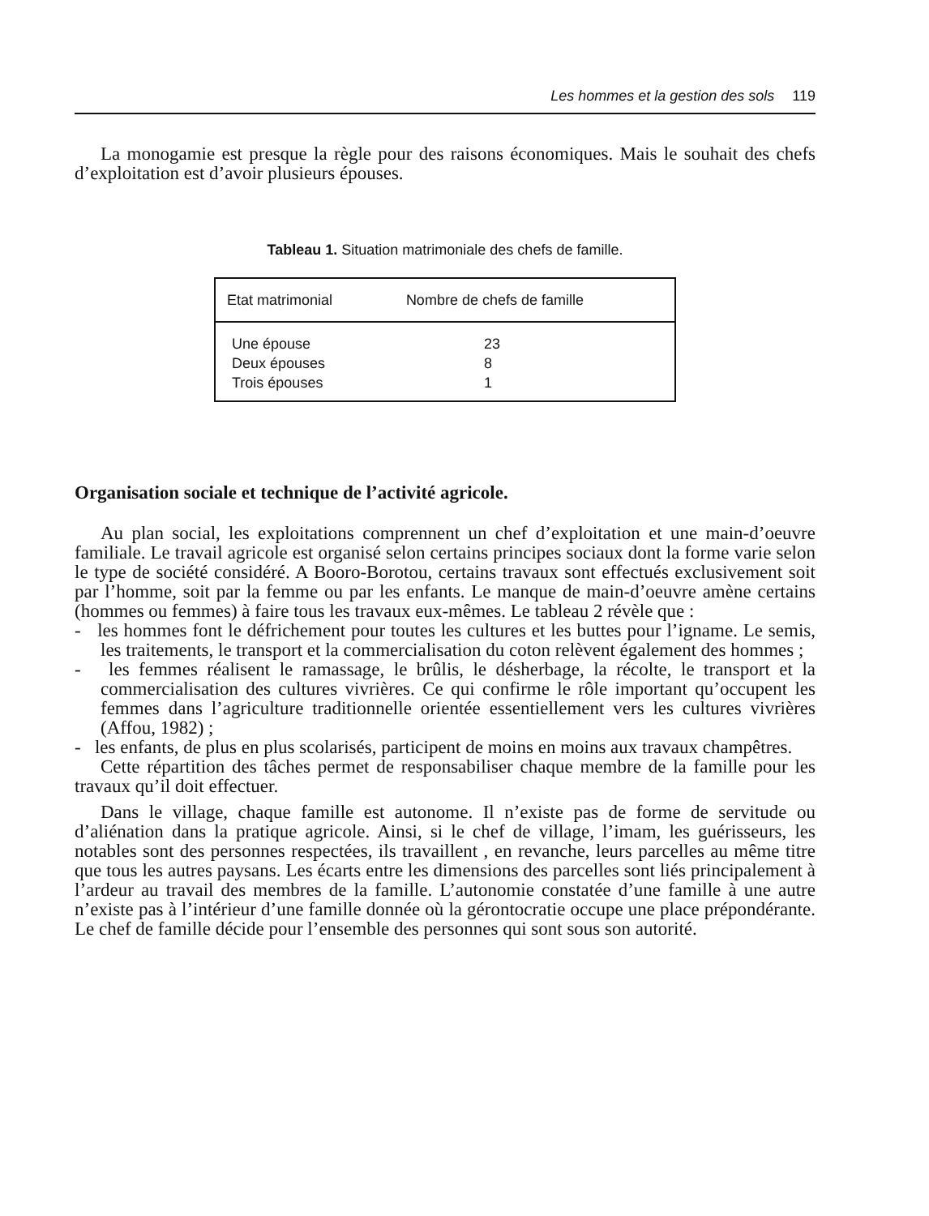Les hommes et la gestion des sols 119
La monogamie est presque la règle pour des raisons économiques. Mais le souhait des chefs d’exploitation est d’avoir plusieurs épouses.
Tableau 1. Situation matrimoniale des chefs de famille.
| Etat matrimonial | Nombre de chefs de famille |
| --- | --- |
| Une épouse | 23 |
| Deux épouses | 8 |
| Trois épouses | 1 |
Organisation sociale et technique de l’activité agricole.
Au plan social, les exploitations comprennent un chef d’exploitation et une main-d’oeuvre familiale. Le travail agricole est organisé selon certains principes sociaux dont la forme varie selon le type de société considéré. A Booro-Borotou, certains travaux sont effectués exclusivement soit par l’homme, soit par la femme ou par les enfants. Le manque de main-d’oeuvre amène certains (hommes ou femmes) à faire tous les travaux eux-mêmes. Le tableau 2 révèle que :
- les hommes font le défrichement pour toutes les cultures et les buttes pour l’igname. Le semis, les traitements, le transport et la commercialisation du coton relèvent également des hommes ;
- les femmes réalisent le ramassage, le brûlis, le désherbage, la récolte, le transport et la commercialisation des cultures vivrières. Ce qui confirme le rôle important qu’occupent les femmes dans l’agriculture traditionnelle orientée essentiellement vers les cultures vivrières (Affou, 1982) ;
- les enfants, de plus en plus scolarisés, participent de moins en moins aux travaux champêtres.
Cette répartition des tâches permet de responsabiliser chaque membre de la famille pour les travaux qu’il doit effectuer.
Dans le village, chaque famille est autonome. Il n’existe pas de forme de servitude ou d’aliénation dans la pratique agricole. Ainsi, si le chef de village, l’imam, les guérisseurs, les notables sont des personnes respectées, ils travaillent , en revanche, leurs parcelles au même titre que tous les autres paysans. Les écarts entre les dimensions des parcelles sont liés principalement à l’ardeur au travail des membres de la famille. L’autonomie constatée d’une famille à une autre n’existe pas à l’intérieur d’une famille donnée où la gérontocratie occupe une place prépondérante. Le chef de famille décide pour l’ensemble des personnes qui sont sous son autorité.